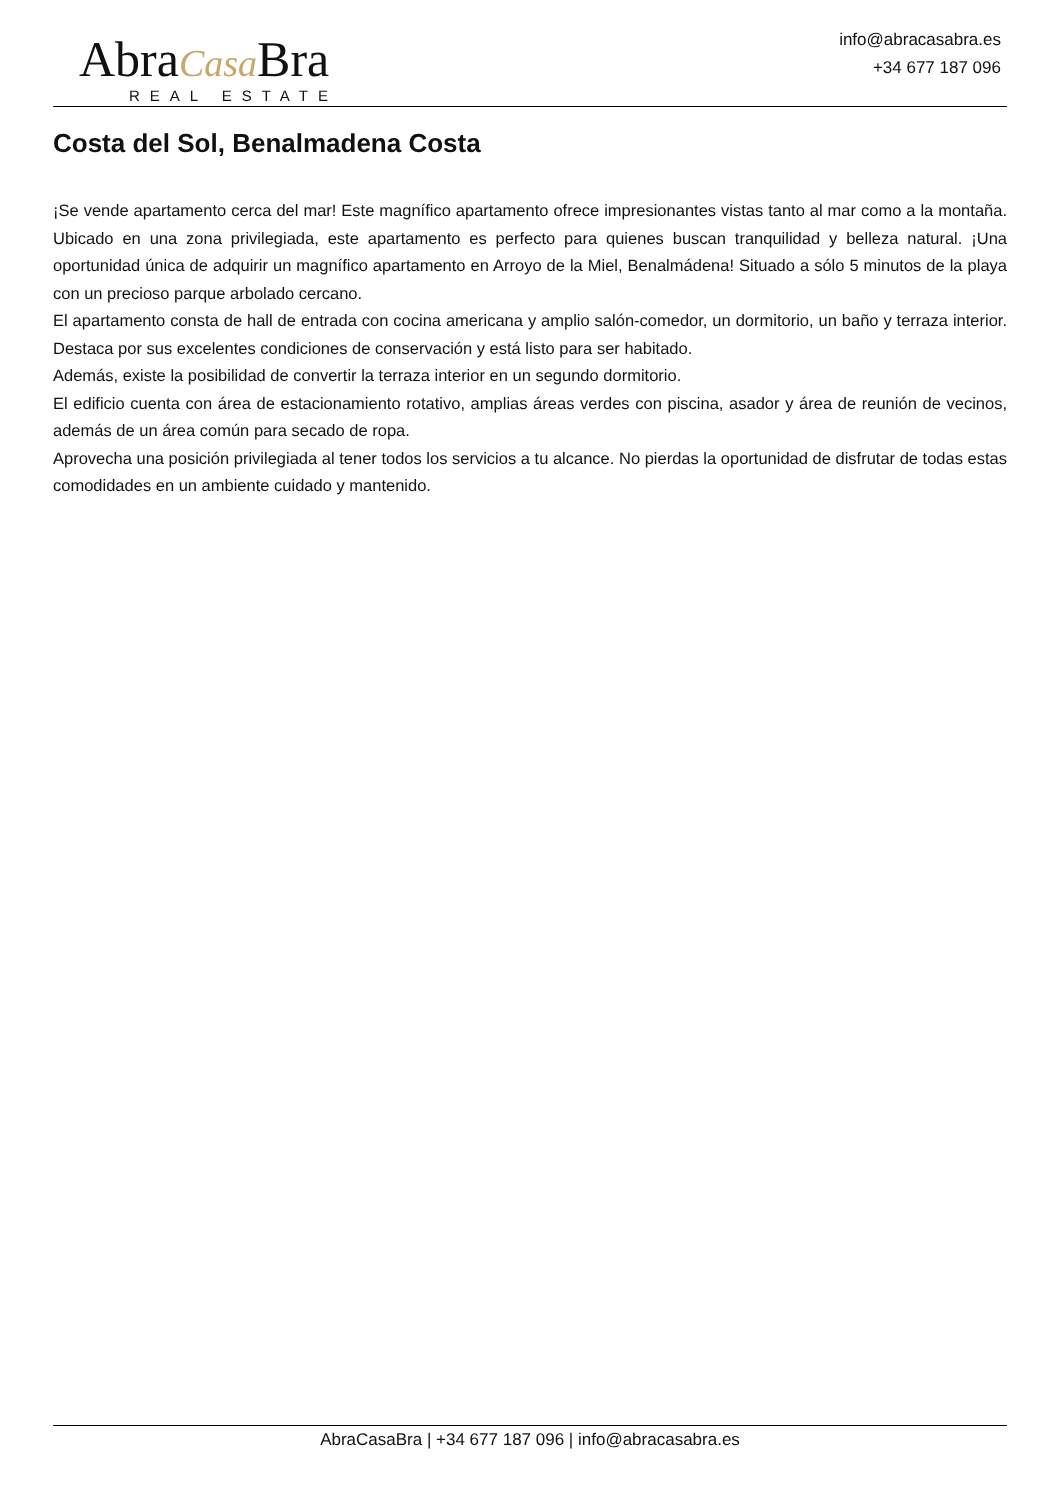AbraCasa Bra
REAL ESTATE
info@abracasabra.es
+34 677 187 096
Costa del Sol, Benalmadena Costa
¡Se vende apartamento cerca del mar! Este magnífico apartamento ofrece impresionantes vistas tanto al mar como a la montaña. Ubicado en una zona privilegiada, este apartamento es perfecto para quienes buscan tranquilidad y belleza natural. ¡Una oportunidad única de adquirir un magnífico apartamento en Arroyo de la Miel, Benalmádena! Situado a sólo 5 minutos de la playa con un precioso parque arbolado cercano.
El apartamento consta de hall de entrada con cocina americana y amplio salón-comedor, un dormitorio, un baño y terraza interior. Destaca por sus excelentes condiciones de conservación y está listo para ser habitado.
Además, existe la posibilidad de convertir la terraza interior en un segundo dormitorio.
El edificio cuenta con área de estacionamiento rotativo, amplias áreas verdes con piscina, asador y área de reunión de vecinos, además de un área común para secado de ropa.
Aprovecha una posición privilegiada al tener todos los servicios a tu alcance. No pierdas la oportunidad de disfrutar de todas estas comodidades en un ambiente cuidado y mantenido.
AbraCasaBra | +34 677 187 096 | info@abracasabra.es